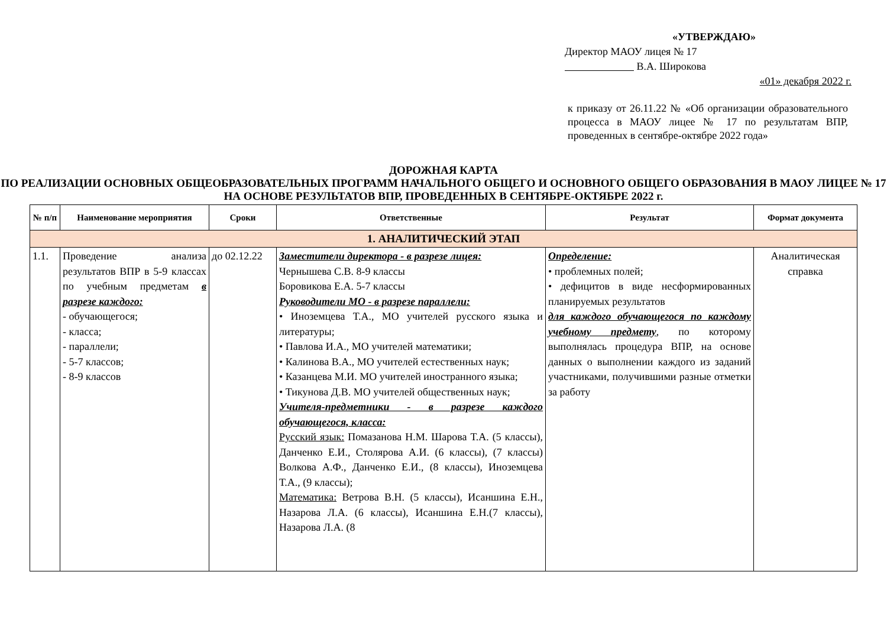«УТВЕРЖДАЮ»
Директор МАОУ лицея № 17
В.А. Широкова
«01» декабря 2022 г.
к приказу от 26.11.22 № «Об организации образовательного процесса в МАОУ лицее № 17 по результатам ВПР, проведенных в сентябре-октябре 2022 года»
ДОРОЖНАЯ КАРТА
ПО РЕАЛИЗАЦИИ ОСНОВНЫХ ОБЩЕОБРАЗОВАТЕЛЬНЫХ ПРОГРАММ НАЧАЛЬНОГО ОБЩЕГО И ОСНОВНОГО ОБЩЕГО ОБРАЗОВАНИЯ В МАОУ ЛИЦЕЕ № 17 НА ОСНОВЕ РЕЗУЛЬТАТОВ ВПР, ПРОВЕДЕННЫХ В СЕНТЯБРЕ-ОКТЯБРЕ 2022 г.
| № п/п | Наименование мероприятия | Сроки | Ответственные | Результат | Формат документа |
| --- | --- | --- | --- | --- | --- |
| 1. АНАЛИТИЧЕСКИЙ ЭТАП | | | | | |
| 1.1. | Проведение анализа результатов ВПР в 5-9 классах по учебным предметам в разрезе каждого: - обучающегося; - класса; - параллели; - 5-7 классов; - 8-9 классов | до 02.12.22 | Заместители директора - в разрезе лицея: Чернышева С.В. 8-9 классы Боровикова Е.А. 5-7 классы Руководители МО - в разрезе параллели: • Иноземцева Т.А., МО учителей русского языка и литературы; • Павлова И.А., МО учителей математики; • Калинова В.А., МО учителей естественных наук; • Казанцева М.И. МО учителей иностранного языка; • Тикунова Д.В. МО учителей общественных наук; Учителя-предметники - в разрезе каждого обучающегося, класса: Русский язык: Помазанова Н.М. Шарова Т.А. (5 классы), Данченко Е.И., Столярова А.И. (6 классы), (7 классы) Волкова А.Ф., Данченко Е.И., (8 классы), Иноземцева Т.А., (9 классы); Математика: Ветрова В.Н. (5 классы), Исаншина Е.Н., Назарова Л.А. (6 классы), Исаншина Е.Н.(7 классы), Назарова Л.А. (8 | Определение: • проблемных полей; • дефицитов в виде несформированных планируемых результатов для каждого обучающегося по каждому учебному предмету , по которому выполнялась процедура ВПР, на основе данных о выполнении каждого из заданий участниками, получившими разные отметки за работу | Аналитическая справка |